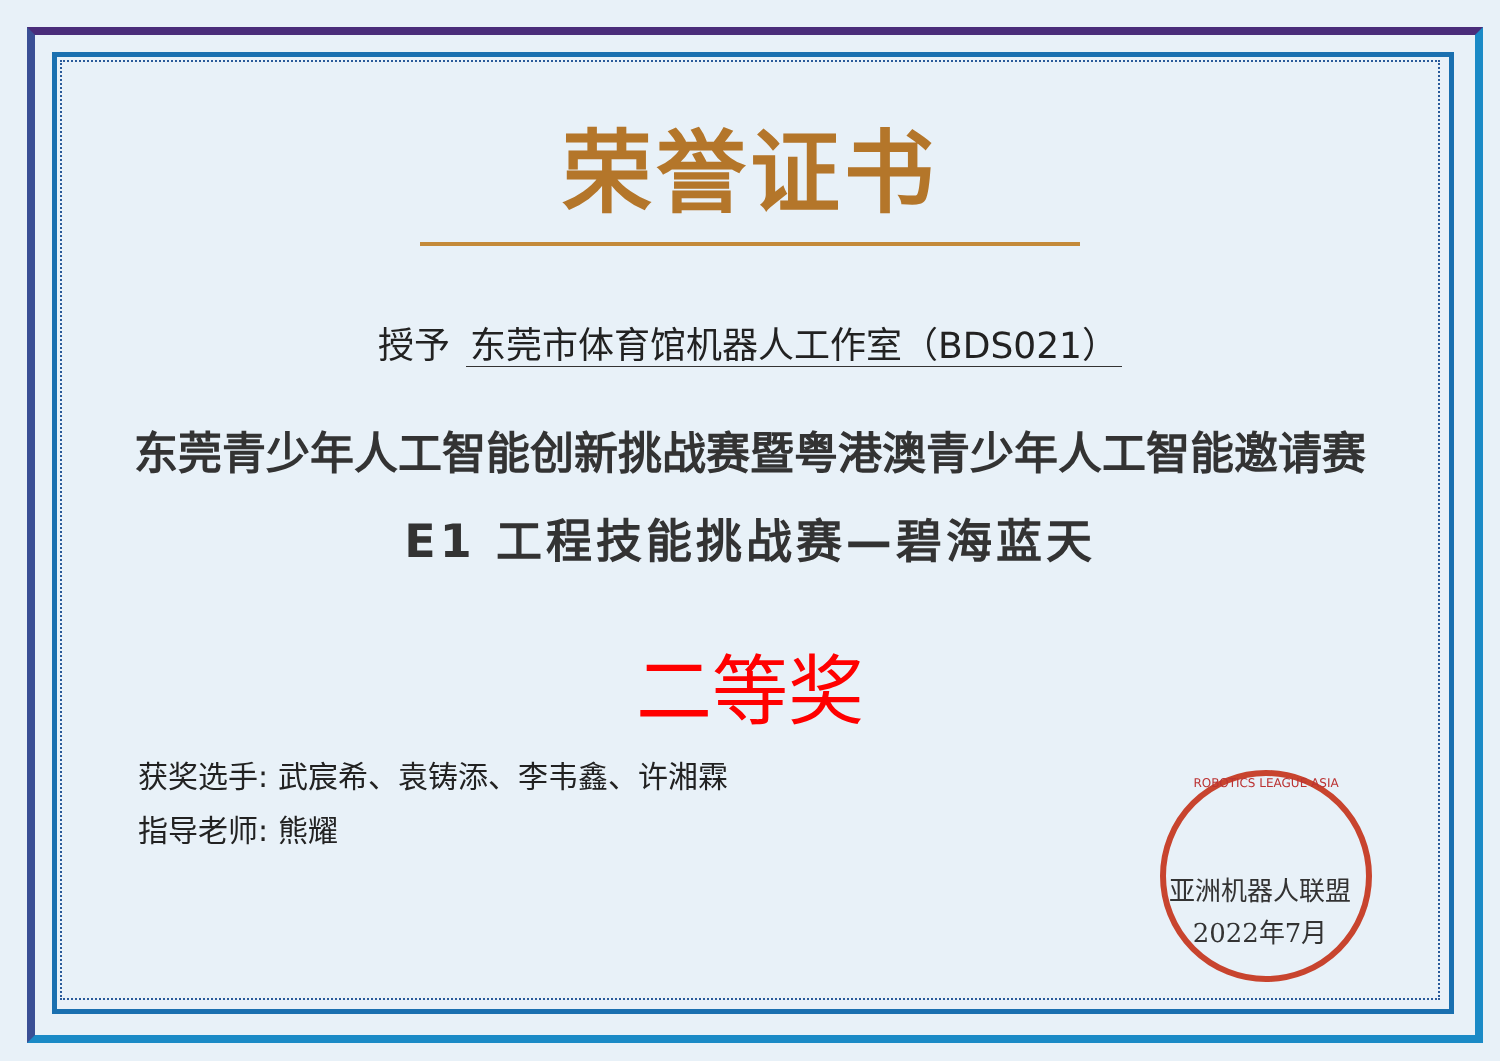荣誉证书
授予 东莞市体育馆机器人工作室（BDS021）
东莞青少年人工智能创新挑战赛暨粤港澳青少年人工智能邀请赛
E1 工程技能挑战赛—碧海蓝天
二等奖
获奖选手: 武宸希、袁铸添、李韦鑫、许湘霖
指导老师: 熊耀
ROBOTICS LEAGUE ASIA
亚洲机器人联盟
2022年7月